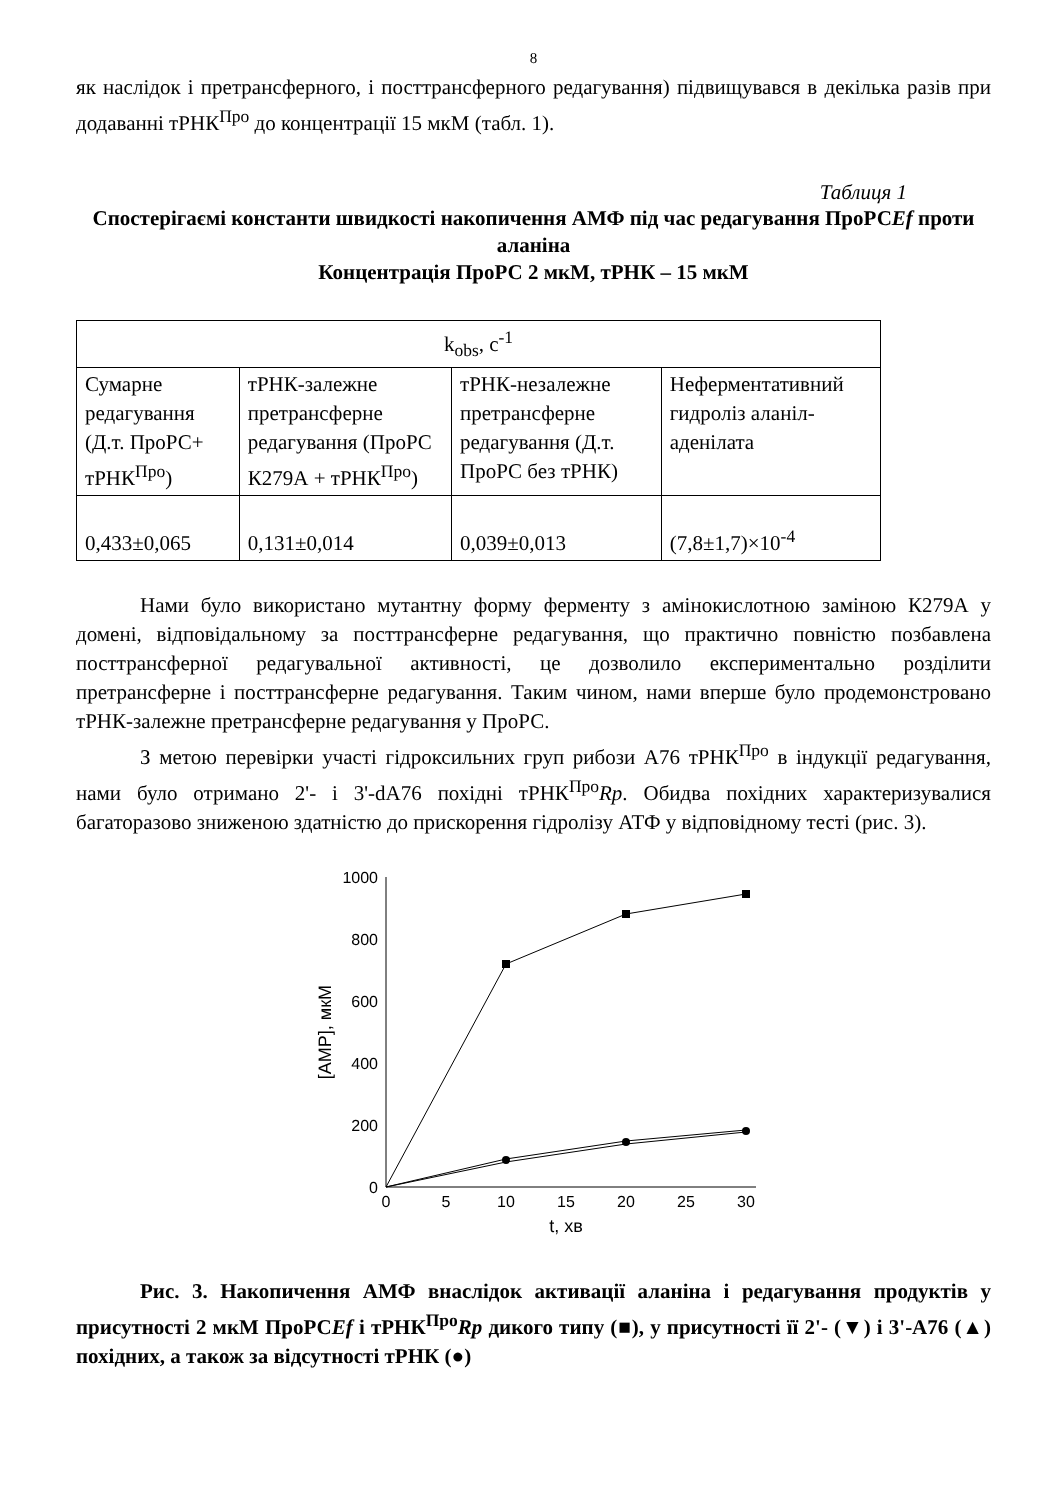8
як наслідок і претрансферного, і посттрансферного редагування) підвищувався в декілька разів при додаванні тРНК<sup>Про</sup> до концентрації 15 мкМ (табл. 1).
Таблиця 1
Спостерігаємі константи швидкості накопичення АМФ під час редагування ПроРСEf проти аланіна
Концентрація ПроРС 2 мкМ, тРНК – 15 мкМ
| k<sub>obs</sub>, c<sup>-1</sup> | | | |
| Сумарне редагування (Д.т. ПроРС+ тРНК<sup>Про</sup>) | тРНК-залежне претрансферне редагування (ПроРС К279А + тРНК<sup>Про</sup>) | тРНК-незалежне претрансферне редагування (Д.т. ПроРС без тРНК) | Неферментативний гидроліз аланіл-аденілата |
| 0,433±0,065 | 0,131±0,014 | 0,039±0,013 | (7,8±1,7)×10<sup>-4</sup> |
Нами було використано мутантну форму ферменту з амінокислотною заміною К279А у домені, відповідальному за посттрансферне редагування, що практично повністю позбавлена посттрансферної редагувальної активності, це дозволило експериментально розділити претрансферне і посттрансферне редагування. Таким чином, нами вперше було продемонстровано тРНК-залежне претрансферне редагування у ПроРС.
З метою перевірки участі гідроксильних груп рибози А76 тРНК<sup>Про</sup> в індукції редагування, нами було отримано 2'- і 3'-dA76 похідні тРНК<sup>Про</sup>Rp. Обидва похідних характеризувалися багаторазово зниженою здатністю до прискорення гідролізу АТФ у відповідному тесті (рис. 3).
1000
800
600
400
200
0
0
5
10
15
20
25
30
t, хв
[AMP], мкМ
Рис. 3. Накопичення АМФ внаслідок активації аланіна і редагування продуктів у присутності 2 мкМ ПроРСEf і тРНК<sup>Про</sup>Rp дикого типу (■), у присутності її 2'- (▼) і 3'-А76 (▲) похідних, а також за відсутності тРНК (●)